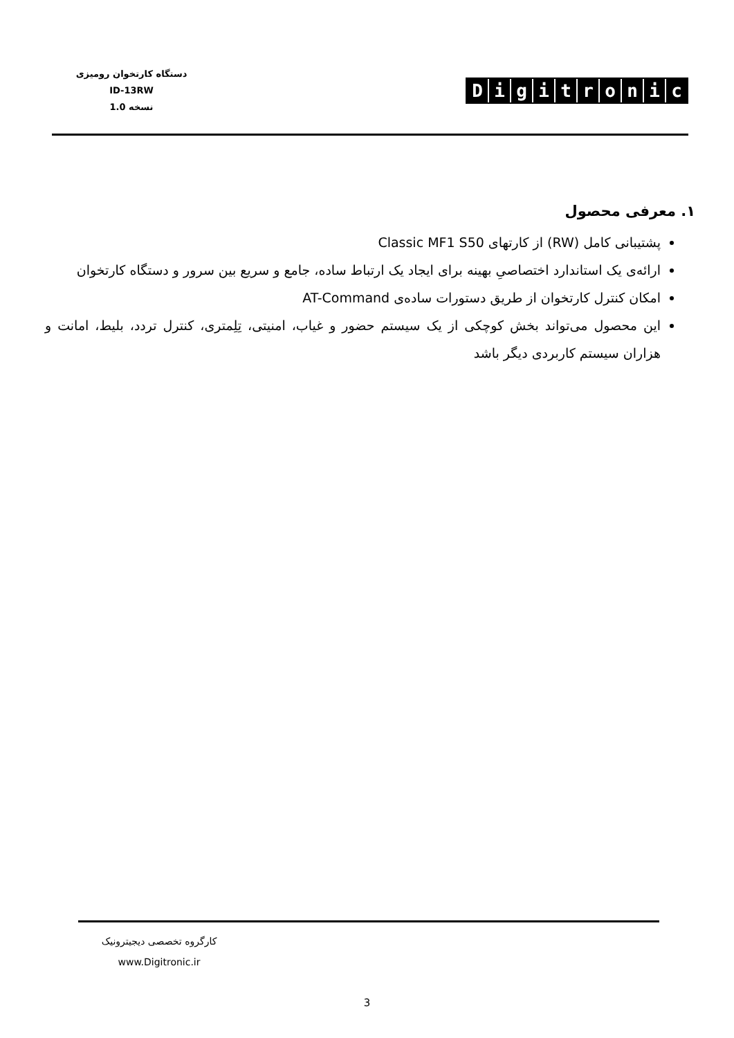دستگاه کارتخوان رومیزی
ID-13RW
نسخه 1.0
Digitronic
۱. معرفی محصول
پشتیبانی کامل (RW) از کارتهای Classic MF1 S50
ارائه‌ی یک استاندارد اختصاصیِ بهینه برای ایجاد یک ارتباط ساده، جامع و سریع بین سرور و دستگاه کارتخوان
امکان کنترل کارتخوان از طریق دستورات ساده‌ی AT-Command
این محصول می‌تواند بخش کوچکی از یک سیستم حضور و غیاب، امنیتی، تِلِمتری، کنترل تردد، بلیط، امانت و هزاران سیستم کاربردی دیگر باشد
کارگروه تخصصی دیجیترونیک
www.Digitronic.ir
3